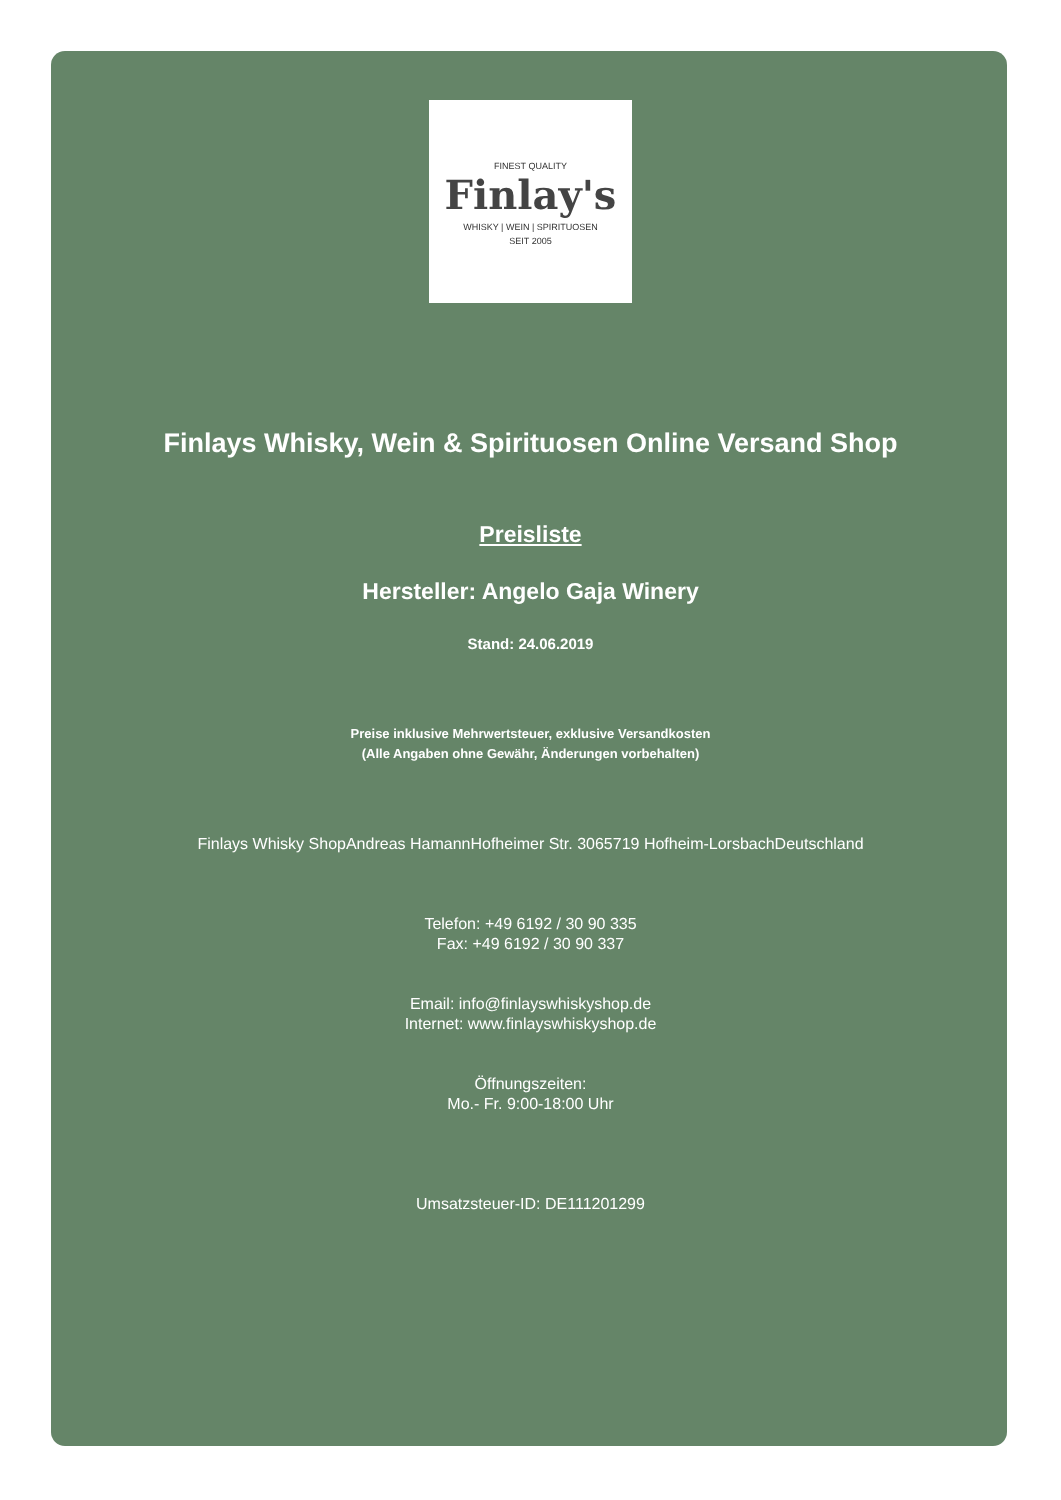FINEST QUALITY
Finlay's
WHISKY | WEIN | SPIRITUOSEN
SEIT 2005
Finlays Whisky, Wein & Spirituosen Online Versand Shop
Preisliste
Hersteller: Angelo Gaja Winery
Stand: 24.06.2019
Preise inklusive Mehrwertsteuer, exklusive Versandkosten
(Alle Angaben ohne Gewähr, Änderungen vorbehalten)
Finlays Whisky ShopAndreas HamannHofheimer Str. 3065719 Hofheim-LorsbachDeutschland
Telefon: +49 6192 / 30 90 335
Fax: +49 6192 / 30 90 337
Email: info@finlayswhiskyshop.de
Internet: www.finlayswhiskyshop.de
Öffnungszeiten:
Mo.- Fr. 9:00-18:00 Uhr
Umsatzsteuer-ID: DE111201299